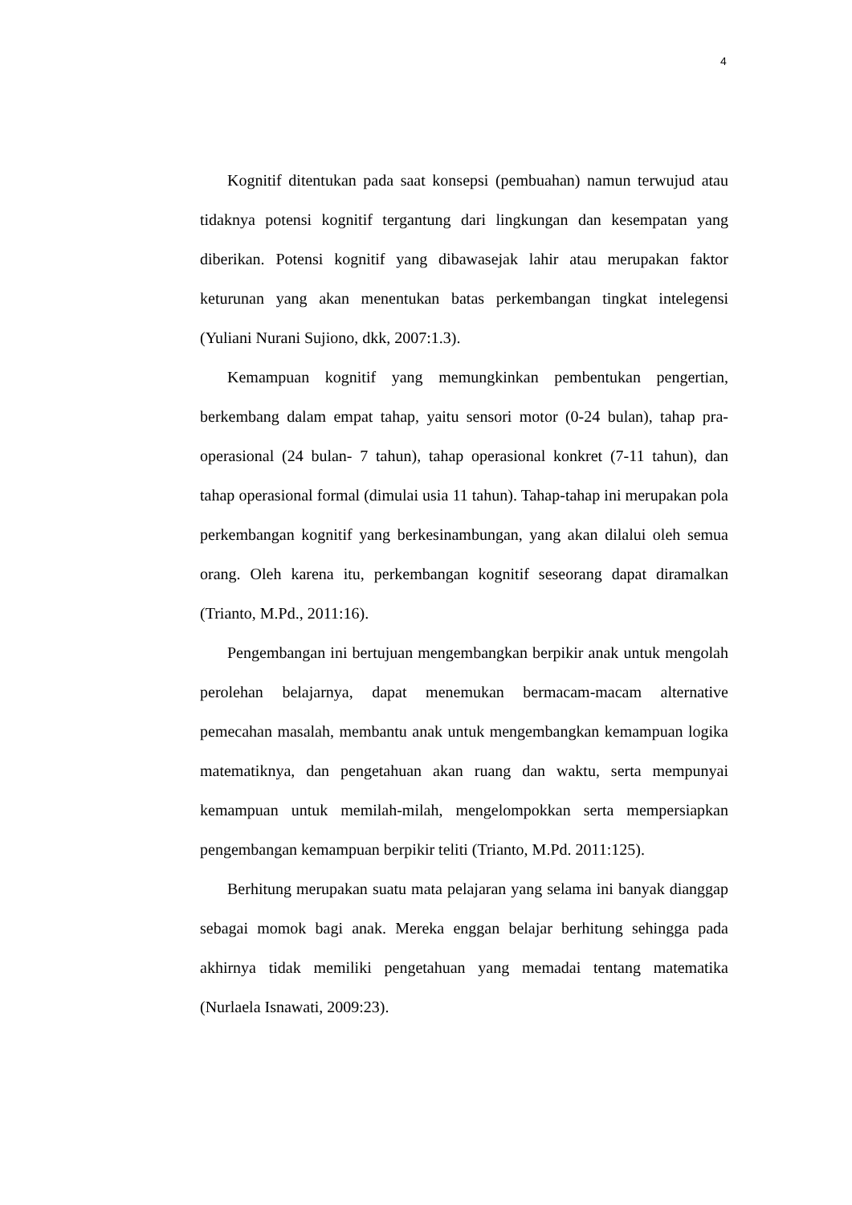4
Kognitif ditentukan pada saat konsepsi (pembuahan) namun terwujud atau tidaknya potensi kognitif tergantung dari lingkungan dan kesempatan yang diberikan. Potensi kognitif yang dibawasejak lahir atau merupakan faktor keturunan yang akan menentukan batas perkembangan tingkat intelegensi (Yuliani Nurani Sujiono, dkk, 2007:1.3).
Kemampuan kognitif yang memungkinkan pembentukan pengertian, berkembang dalam empat tahap, yaitu sensori motor (0-24 bulan), tahap pra-operasional (24 bulan- 7 tahun), tahap operasional konkret (7-11 tahun), dan tahap operasional formal (dimulai usia 11 tahun). Tahap-tahap ini merupakan pola perkembangan kognitif yang berkesinambungan, yang akan dilalui oleh semua orang. Oleh karena itu, perkembangan kognitif seseorang dapat diramalkan (Trianto, M.Pd., 2011:16).
Pengembangan ini bertujuan mengembangkan berpikir anak untuk mengolah perolehan belajarnya, dapat menemukan bermacam-macam alternative pemecahan masalah, membantu anak untuk mengembangkan kemampuan logika matematiknya, dan pengetahuan akan ruang dan waktu, serta mempunyai kemampuan untuk memilah-milah, mengelompokkan serta mempersiapkan pengembangan kemampuan berpikir teliti (Trianto, M.Pd. 2011:125).
Berhitung merupakan suatu mata pelajaran yang selama ini banyak dianggap sebagai momok bagi anak. Mereka enggan belajar berhitung sehingga pada akhirnya tidak memiliki pengetahuan yang memadai tentang matematika (Nurlaela Isnawati, 2009:23).